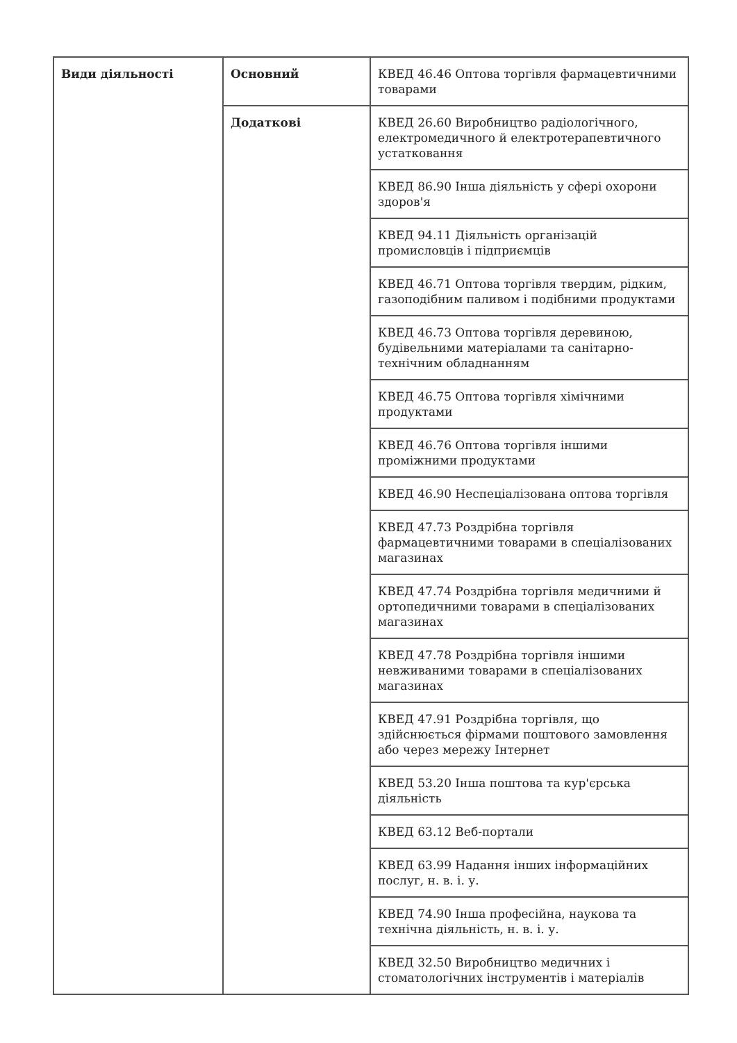| Види діяльності | Основний | КВЕД 46.46 Оптова торгівля фармацевтичними товарами |
| | Додаткові | КВЕД 26.60 Виробництво радіологічного, електромедичного й електротерапевтичного устатковання |
| | | КВЕД 86.90 Інша діяльність у сфері охорони здоров'я |
| | | КВЕД 94.11 Діяльність організацій промисловців і підприємців |
| | | КВЕД 46.71 Оптова торгівля твердим, рідким, газоподібним паливом і подібними продуктами |
| | | КВЕД 46.73 Оптова торгівля деревиною, будівельними матеріалами та санітарно-технічним обладнанням |
| | | КВЕД 46.75 Оптова торгівля хімічними продуктами |
| | | КВЕД 46.76 Оптова торгівля іншими проміжними продуктами |
| | | КВЕД 46.90 Неспеціалізована оптова торгівля |
| | | КВЕД 47.73 Роздрібна торгівля фармацевтичними товарами в спеціалізованих магазинах |
| | | КВЕД 47.74 Роздрібна торгівля медичними й ортопедичними товарами в спеціалізованих магазинах |
| | | КВЕД 47.78 Роздрібна торгівля іншими невживаними товарами в спеціалізованих магазинах |
| | | КВЕД 47.91 Роздрібна торгівля, що здійснюється фірмами поштового замовлення або через мережу Інтернет |
| | | КВЕД 53.20 Інша поштова та кур'єрська діяльність |
| | | КВЕД 63.12 Веб-портали |
| | | КВЕД 63.99 Надання інших інформаційних послуг, н. в. і. у. |
| | | КВЕД 74.90 Інша професійна, наукова та технічна діяльність, н. в. і. у. |
| | | КВЕД 32.50 Виробництво медичних і стоматологічних інструментів і матеріалів |